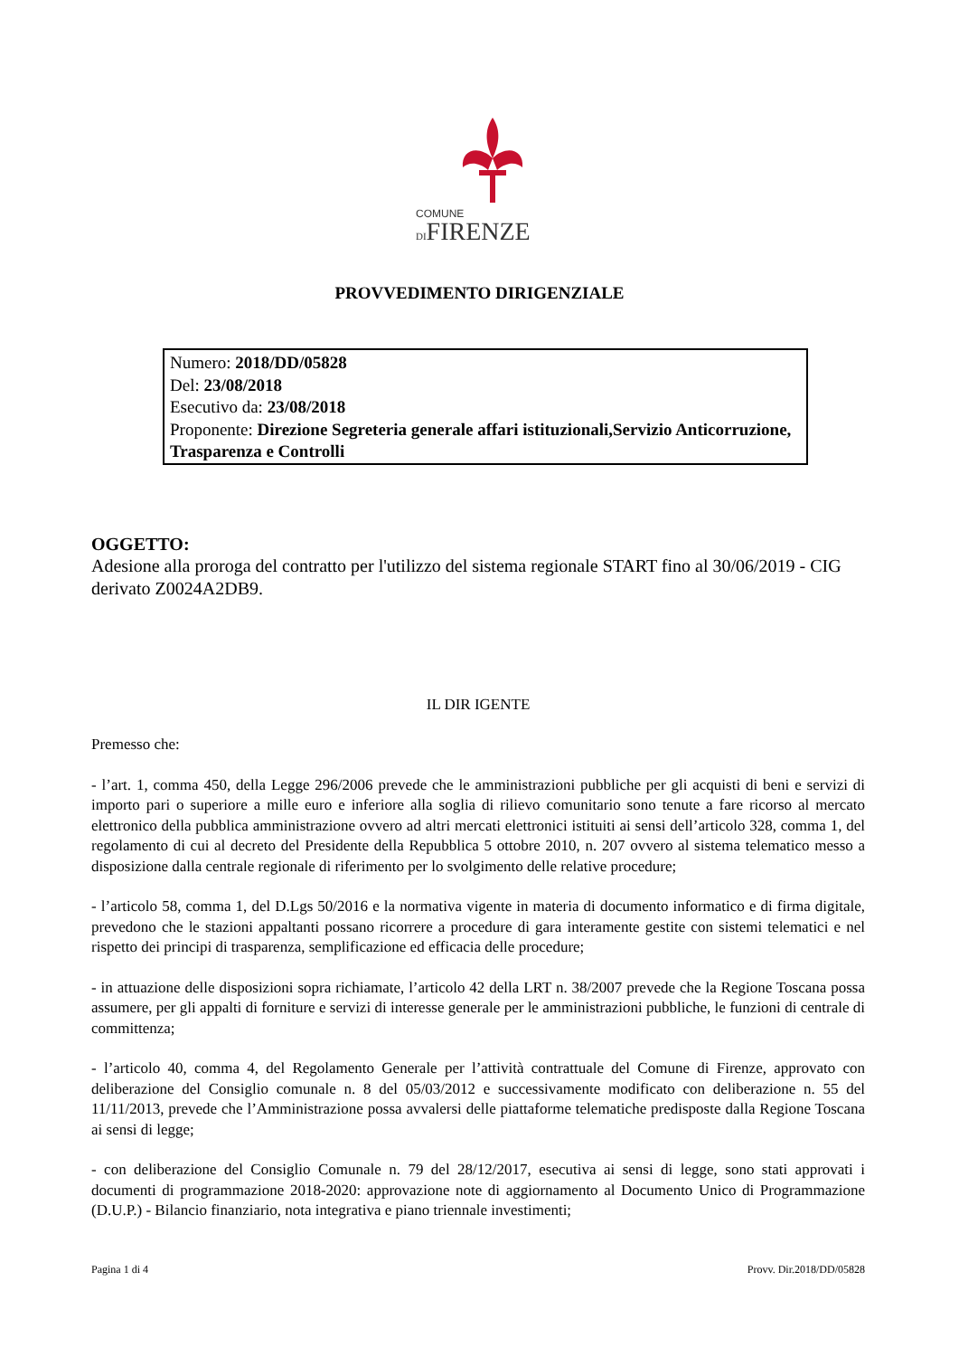COMUNE
DIFIRENZE
PROVVEDIMENTO DIRIGENZIALE
Numero: 2018/DD/05828
Del: 23/08/2018
Esecutivo da: 23/08/2018
Proponente: Direzione Segreteria generale affari istituzionali,Servizio Anticorruzione, Trasparenza e Controlli
OGGETTO:
Adesione alla proroga del contratto per l'utilizzo del sistema regionale START fino al 30/06/2019 - CIG derivato Z0024A2DB9.
IL DIR IGENTE
Premesso che:
- l’art. 1, comma 450, della Legge 296/2006 prevede che le amministrazioni pubbliche per gli acquisti di beni e servizi di importo pari o superiore a mille euro e inferiore alla soglia di rilievo comunitario sono tenute a fare ricorso al mercato elettronico della pubblica amministrazione ovvero ad altri mercati elettronici istituiti ai sensi dell’articolo 328, comma 1, del regolamento di cui al decreto del Presidente della Repubblica 5 ottobre 2010, n. 207 ovvero al sistema telematico messo a disposizione dalla centrale regionale di riferimento per lo svolgimento delle relative procedure;
- l’articolo 58, comma 1, del D.Lgs 50/2016 e la normativa vigente in materia di documento informatico e di firma digitale, prevedono che le stazioni appaltanti possano ricorrere a procedure di gara interamente gestite con sistemi telematici e nel rispetto dei principi di trasparenza, semplificazione ed efficacia delle procedure;
- in attuazione delle disposizioni sopra richiamate, l’articolo 42 della LRT n. 38/2007 prevede che la Regione Toscana possa assumere, per gli appalti di forniture e servizi di interesse generale per le amministrazioni pubbliche, le funzioni di centrale di committenza;
- l’articolo 40, comma 4, del Regolamento Generale per l’attività contrattuale del Comune di Firenze, approvato con deliberazione del Consiglio comunale n. 8 del 05/03/2012 e successivamente modificato con deliberazione n. 55 del 11/11/2013, prevede che l’Amministrazione possa avvalersi delle piattaforme telematiche predisposte dalla Regione Toscana ai sensi di legge;
- con deliberazione del Consiglio Comunale n. 79 del 28/12/2017, esecutiva ai sensi di legge, sono stati approvati i documenti di programmazione 2018-2020: approvazione note di aggiornamento al Documento Unico di Programmazione (D.U.P.) - Bilancio finanziario, nota integrativa e piano triennale investimenti;
Pagina 1 di 4 Provv. Dir.2018/DD/05828